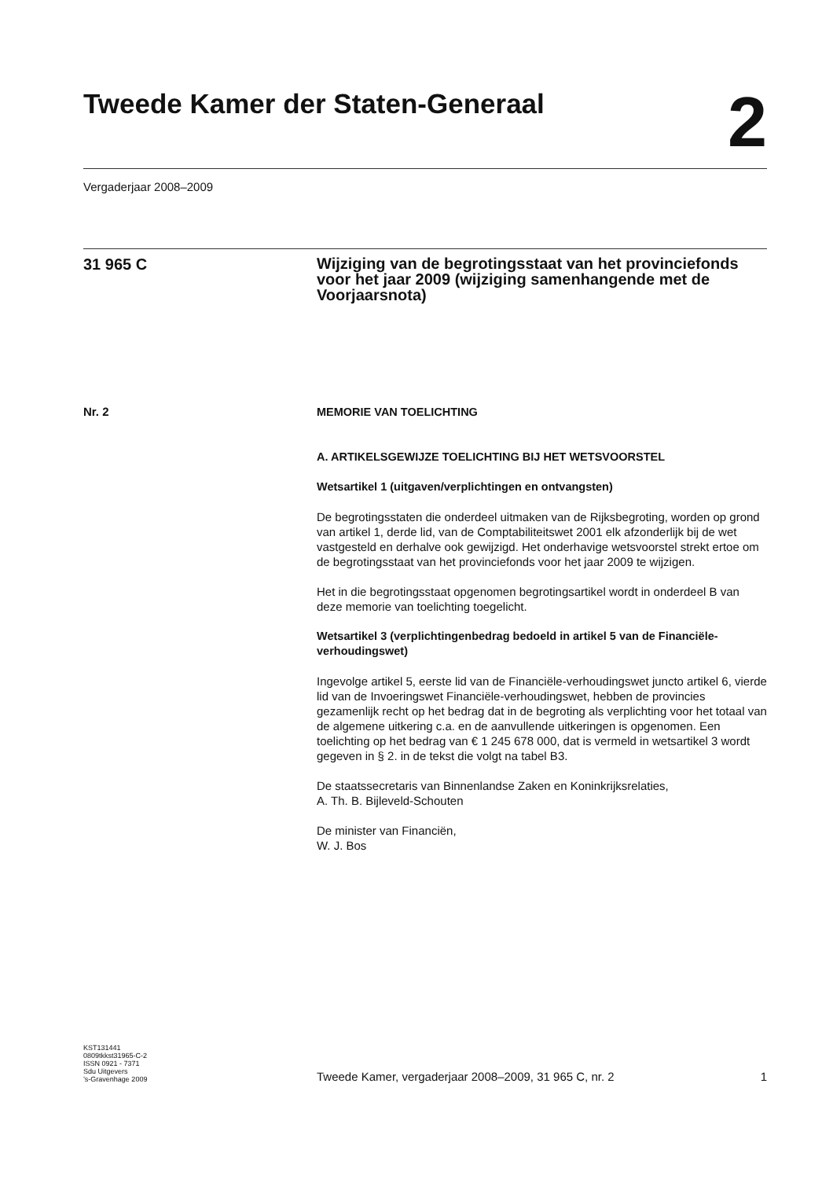Tweede Kamer der Staten-Generaal
2
Vergaderjaar 2008–2009
31 965 C
Wijziging van de begrotingsstaat van het provinciefonds voor het jaar 2009 (wijziging samenhangende met de Voorjaarsnota)
Nr. 2
MEMORIE VAN TOELICHTING
A. ARTIKELSGEWIJZE TOELICHTING BIJ HET WETSVOORSTEL
Wetsartikel 1 (uitgaven/verplichtingen en ontvangsten)
De begrotingsstaten die onderdeel uitmaken van de Rijksbegroting, worden op grond van artikel 1, derde lid, van de Comptabiliteitswet 2001 elk afzonderlijk bij de wet vastgesteld en derhalve ook gewijzigd. Het onderhavige wetsvoorstel strekt ertoe om de begrotingsstaat van het provinciefonds voor het jaar 2009 te wijzigen.
Het in die begrotingsstaat opgenomen begrotingsartikel wordt in onderdeel B van deze memorie van toelichting toegelicht.
Wetsartikel 3 (verplichtingenbedrag bedoeld in artikel 5 van de Financiële-verhoudingswet)
Ingevolge artikel 5, eerste lid van de Financiële-verhoudingswet juncto artikel 6, vierde lid van de Invoeringswet Financiële-verhoudingswet, hebben de provincies gezamenlijk recht op het bedrag dat in de begroting als verplichting voor het totaal van de algemene uitkering c.a. en de aanvullende uitkeringen is opgenomen. Een toelichting op het bedrag van € 1 245 678 000, dat is vermeld in wetsartikel 3 wordt gegeven in § 2. in de tekst die volgt na tabel B3.
De staatssecretaris van Binnenlandse Zaken en Koninkrijksrelaties,
A. Th. B. Bijleveld-Schouten
De minister van Financiën,
W. J. Bos
KST131441
0809tkkst31965-C-2
ISSN 0921 - 7371
Sdu Uitgevers
’s-Gravenhage 2009
Tweede Kamer, vergaderjaar 2008–2009, 31 965 C, nr. 2
1